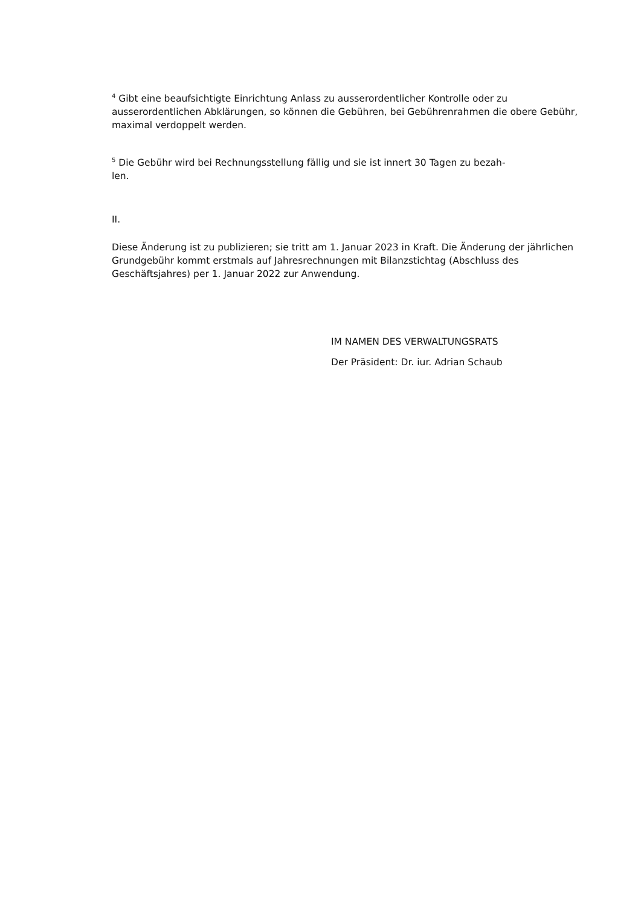<sup>4</sup> Gibt eine beaufsichtigte Einrichtung Anlass zu ausserordentlicher Kontrolle oder zu ausserordentlichen Abklärungen, so können die Gebühren, bei Gebührenrahmen die obere Gebühr, maximal verdoppelt werden.
<sup>5</sup> Die Gebühr wird bei Rechnungsstellung fällig und sie ist innert 30 Tagen zu bezah-
len.
II.
Diese Änderung ist zu publizieren; sie tritt am 1. Januar 2023 in Kraft. Die Änderung der jährlichen Grundgebühr kommt erstmals auf Jahresrechnungen mit Bilanzstichtag (Abschluss des Geschäftsjahres) per 1. Januar 2022 zur Anwendung.
IM NAMEN DES VERWALTUNGSRATS
Der Präsident: Dr. iur. Adrian Schaub